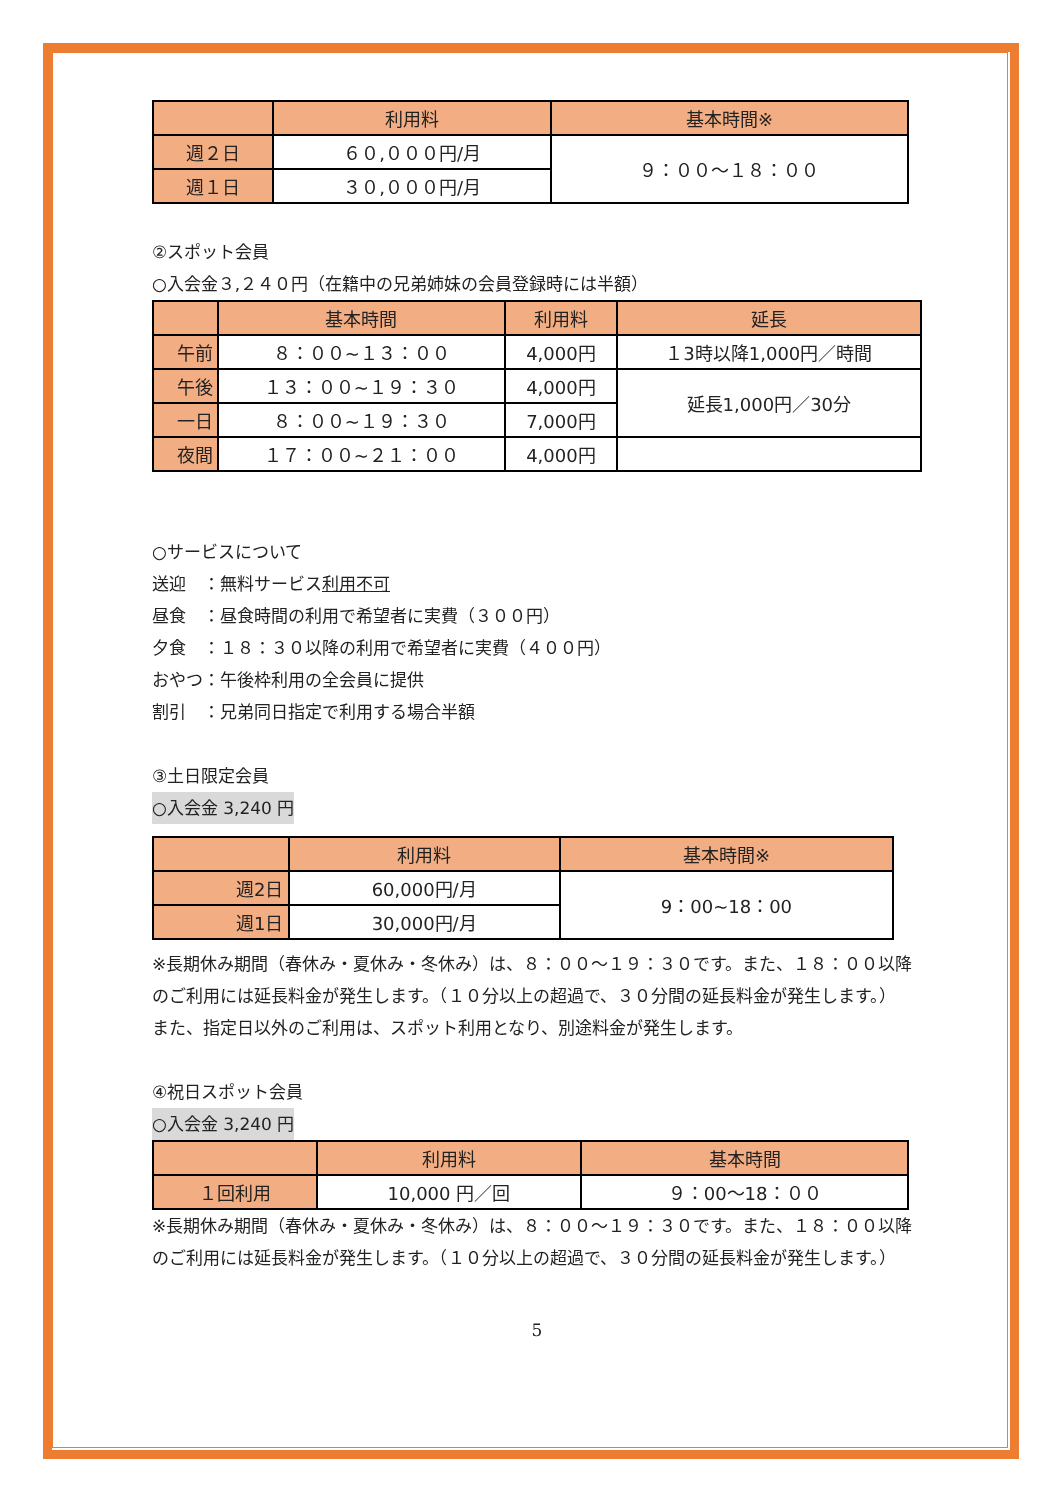| | 利用料 | 基本時間※ |
| --- | --- | --- |
| 週２日 | ６０,０００円/月 | ９：００～１８：００ |
| 週１日 | ３０,０００円/月 | |
②スポット会員
○入会金３,２４０円（在籍中の兄弟姉妹の会員登録時には半額）
| | 基本時間 | 利用料 | 延長 |
| --- | --- | --- | --- |
| 午前 | ８：００~１３：００ | 4,000円 | １3時以降1,000円／時間 |
| 午後 | １３：００~１９：３０ | 4,000円 | 延長1,000円／30分 |
| 一日 | ８：００~１９：３０ | 7,000円 | |
| 夜間 | １７：００~２１：００ | 4,000円 | |
○サービスについて
送迎　：無料サービス利用不可
昼食　：昼食時間の利用で希望者に実費（３００円）
夕食　：１８：３０以降の利用で希望者に実費（４００円）
おやつ：午後枠利用の全会員に提供
割引　：兄弟同日指定で利用する場合半額
③土日限定会員
○入会金 3,240 円
| | 利用料 | 基本時間※ |
| --- | --- | --- |
| 週2日 | 60,000円/月 | 9：00~18：00 |
| 週1日 | 30,000円/月 | |
※長期休み期間（春休み・夏休み・冬休み）は、８：００～１９：３０です。また、１８：００以降のご利用には延長料金が発生します。（１０分以上の超過で、３０分間の延長料金が発生します。）
また、指定日以外のご利用は、スポット利用となり、別途料金が発生します。
④祝日スポット会員
○入会金 3,240 円
| | 利用料 | 基本時間 |
| --- | --- | --- |
| １回利用 | 10,000 円／回 | ９：00～18：００ |
※長期休み期間（春休み・夏休み・冬休み）は、８：００～１９：３０です。また、１８：００以降のご利用には延長料金が発生します。（１０分以上の超過で、３０分間の延長料金が発生します。）
5